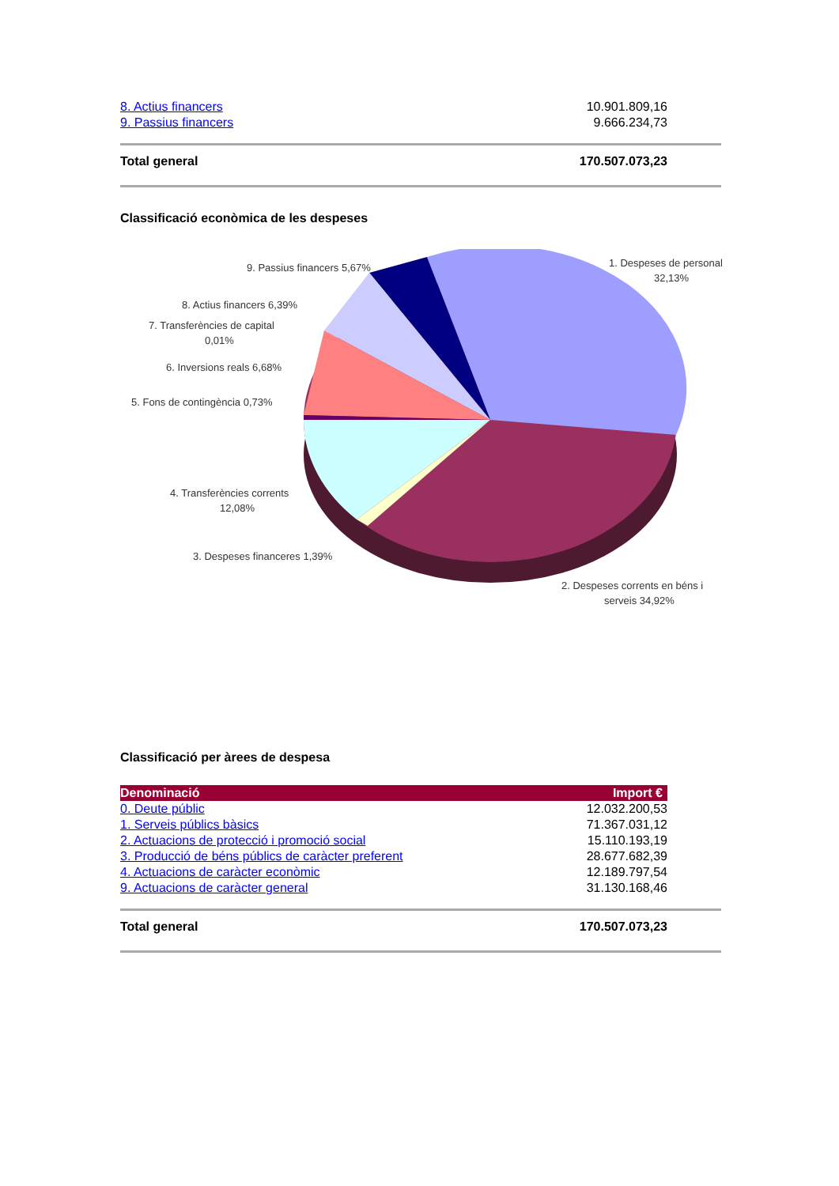| 8. Actius financers | 10.901.809,16 |
| 9. Passius financers | 9.666.234,73 |
| Total general | 170.507.073,23 |
Classificació econòmica de les despeses
9. Passius financers 5,67%
1. Despeses de personal
32,13%
8. Actius financers 6,39%
7. Transferències de capital
0,01%
6. Inversions reals 6,68%
5. Fons de contingència 0,73%
4. Transferències corrents
12,08%
3. Despeses financeres 1,39%
2. Despeses corrents en béns i
serveis 34,92%
Classificació per àrees de despesa
| Denominació | Import € |
| --- | --- |
| 0. Deute públic | 12.032.200,53 |
| 1. Serveis públics bàsics | 71.367.031,12 |
| 2. Actuacions de protecció i promoció social | 15.110.193,19 |
| 3. Producció de béns públics de caràcter preferent | 28.677.682,39 |
| 4. Actuacions de caràcter econòmic | 12.189.797,54 |
| 9. Actuacions de caràcter general | 31.130.168,46 |
| Total general | 170.507.073,23 |